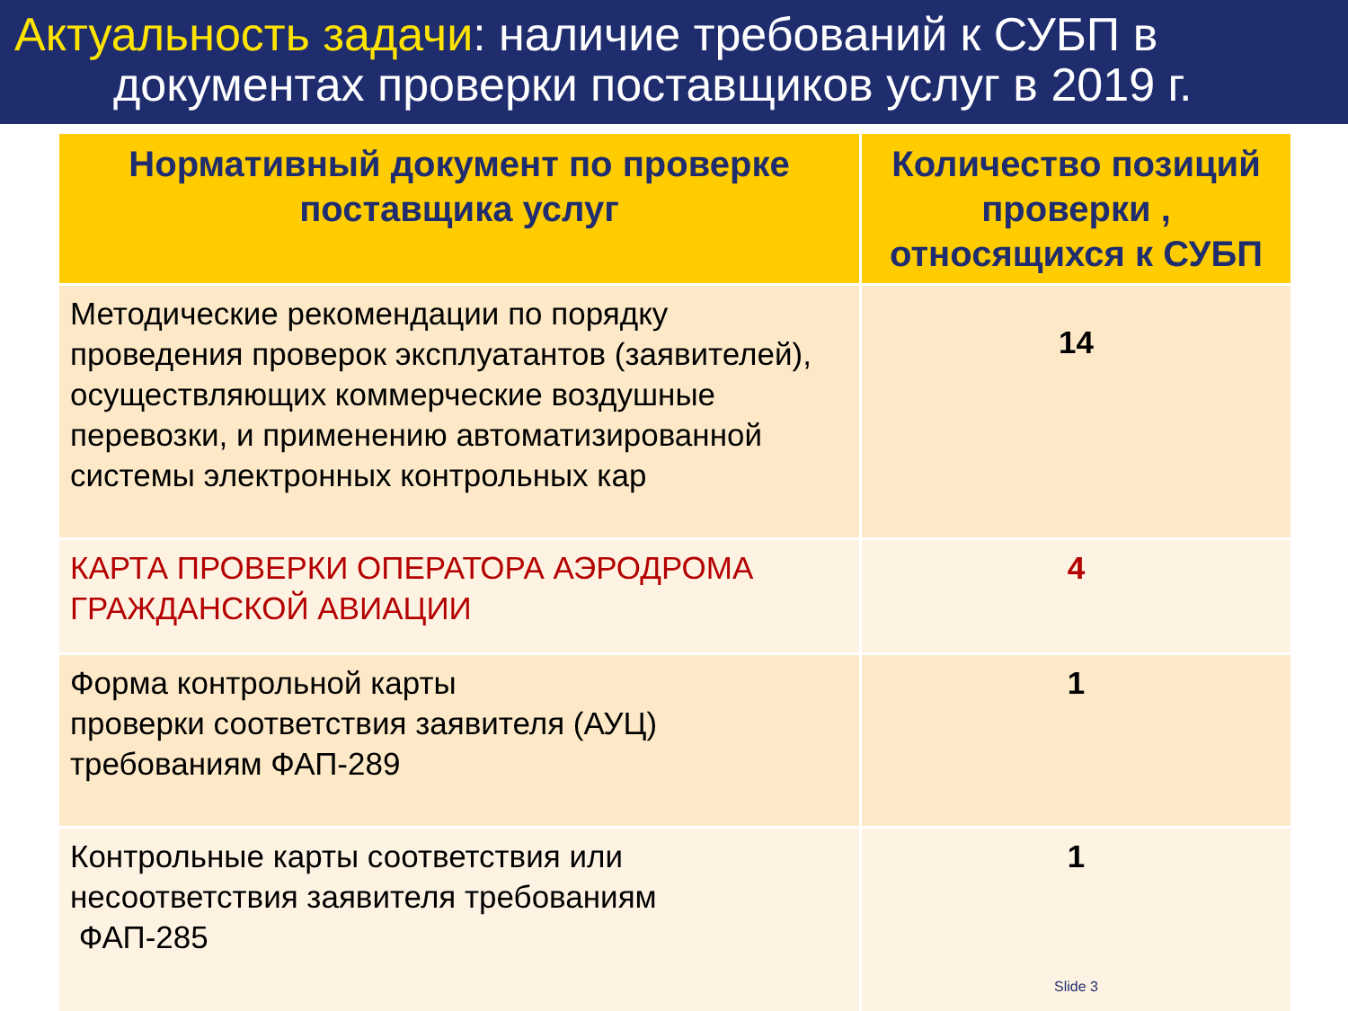Актуальность задачи: наличие требований к СУБП в
документах проверки поставщиков услуг в 2019 г.
| Нормативный документ по проверке поставщика услуг | Количество позиций проверки , относящихся к СУБП |
| --- | --- |
| Методические рекомендации по порядку проведения проверок эксплуатантов (заявителей), осуществляющих коммерческие воздушные перевозки, и применению автоматизированной системы электронных контрольных кар | 14 |
| КАРТА ПРОВЕРКИ ОПЕРАТОРА АЭРОДРОМА ГРАЖДАНСКОЙ АВИАЦИИ | 4 |
| Форма контрольной карты проверки соответствия заявителя (АУЦ) требованиям ФАП-289 | 1 |
| Контрольные карты соответствия или несоответствия заявителя требованиям ФАП-285 | 1 Slide 3 |